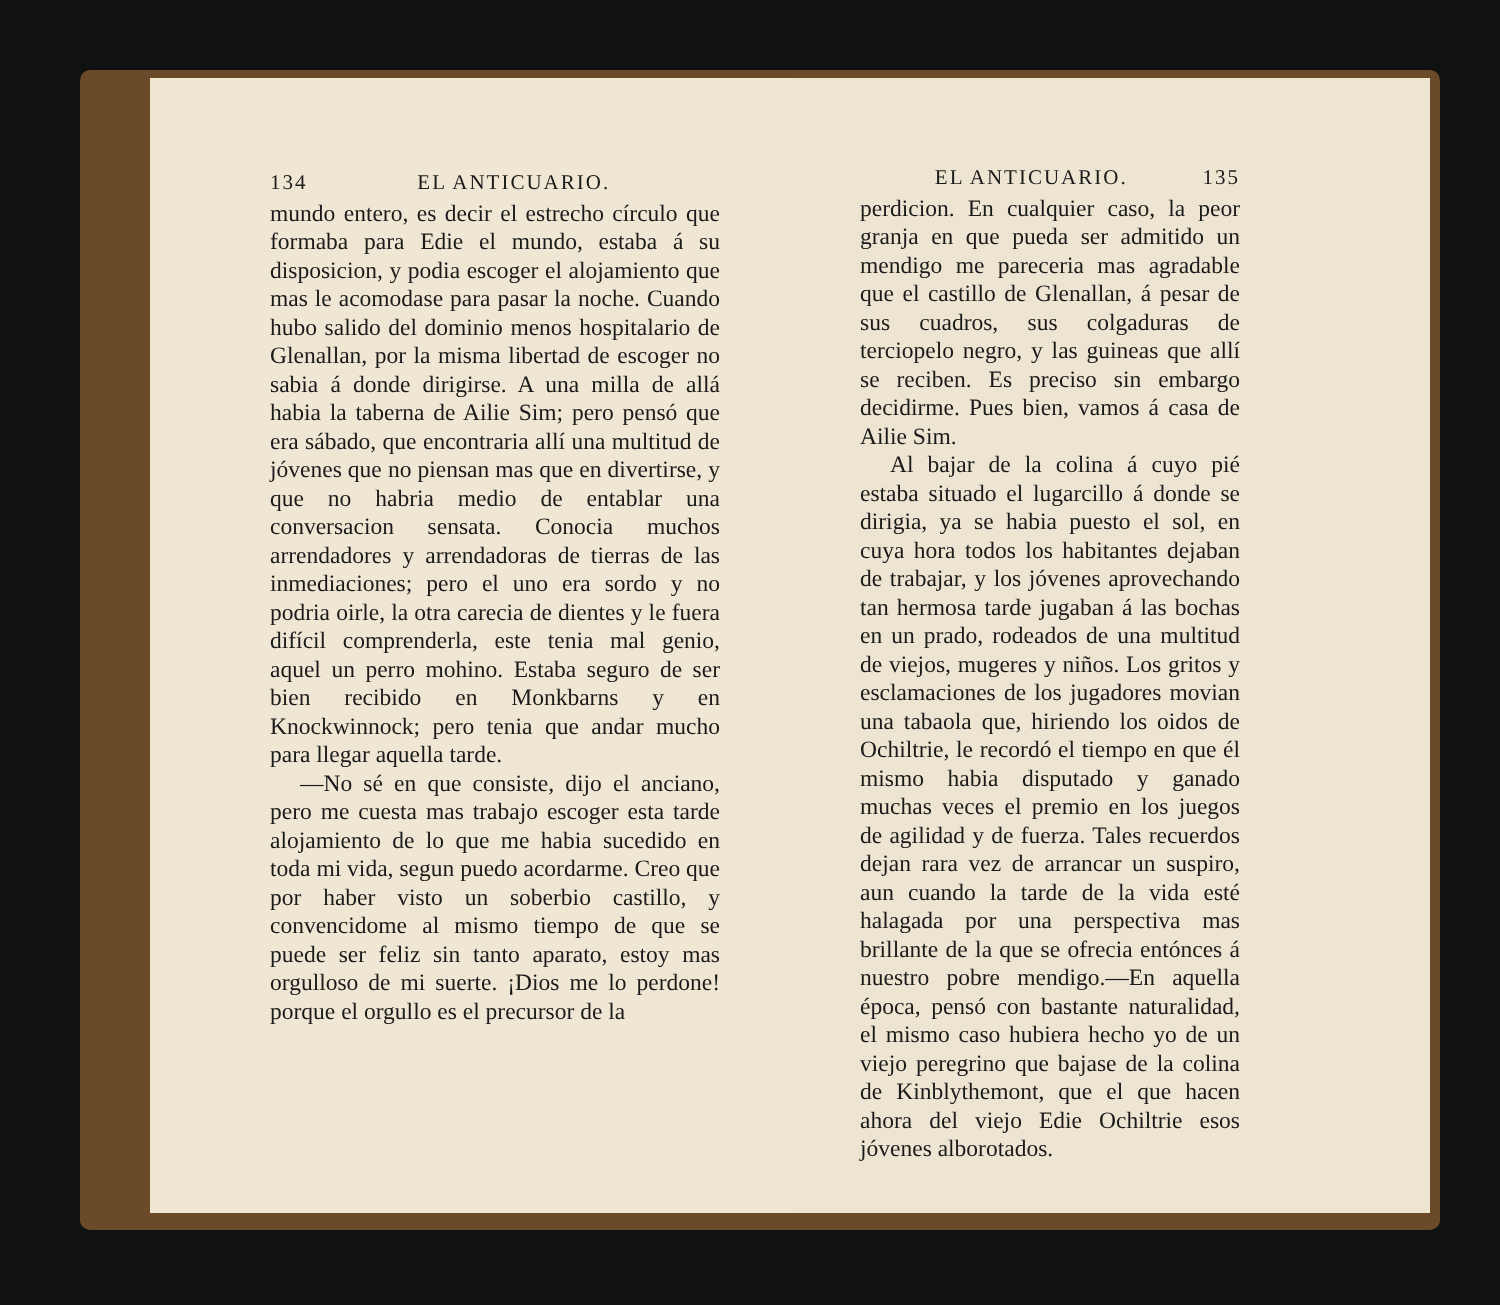134 EL ANTICUARIO.
mundo entero, es decir el estrecho círculo que formaba para Edie el mundo, estaba á su disposicion, y podia escoger el alojamiento que mas le acomodase para pasar la noche. Cuando hubo salido del dominio menos hospitalario de Glenallan, por la misma libertad de escoger no sabia á donde dirigirse. A una milla de allá habia la taberna de Ailie Sim; pero pensó que era sábado, que encontraria allí una multitud de jóvenes que no piensan mas que en divertirse, y que no habria medio de entablar una conversacion sensata. Conocia muchos arrendadores y arrendadoras de tierras de las inmediaciones; pero el uno era sordo y no podria oirle, la otra carecia de dientes y le fuera difícil comprenderla, este tenia mal genio, aquel un perro mohino. Estaba seguro de ser bien recibido en Monkbarns y en Knockwinnock; pero tenia que andar mucho para llegar aquella tarde.
—No sé en que consiste, dijo el anciano, pero me cuesta mas trabajo escoger esta tarde alojamiento de lo que me habia sucedido en toda mi vida, segun puedo acordarme. Creo que por haber visto un soberbio castillo, y convencidome al mismo tiempo de que se puede ser feliz sin tanto aparato, estoy mas orgulloso de mi suerte. ¡Dios me lo perdone! porque el orgullo es el precursor de la
EL ANTICUARIO. 135
perdicion. En cualquier caso, la peor granja en que pueda ser admitido un mendigo me pareceria mas agradable que el castillo de Glenallan, á pesar de sus cuadros, sus colgaduras de terciopelo negro, y las guineas que allí se reciben. Es preciso sin embargo decidirme. Pues bien, vamos á casa de Ailie Sim.
Al bajar de la colina á cuyo pié estaba situado el lugarcillo á donde se dirigia, ya se habia puesto el sol, en cuya hora todos los habitantes dejaban de trabajar, y los jóvenes aprovechando tan hermosa tarde jugaban á las bochas en un prado, rodeados de una multitud de viejos, mugeres y niños. Los gritos y esclamaciones de los jugadores movian una tabaola que, hiriendo los oidos de Ochiltrie, le recordó el tiempo en que él mismo habia disputado y ganado muchas veces el premio en los juegos de agilidad y de fuerza. Tales recuerdos dejan rara vez de arrancar un suspiro, aun cuando la tarde de la vida esté halagada por una perspectiva mas brillante de la que se ofrecia entónces á nuestro pobre mendigo.—En aquella época, pensó con bastante naturalidad, el mismo caso hubiera hecho yo de un viejo peregrino que bajase de la colina de Kinblythemont, que el que hacen ahora del viejo Edie Ochiltrie esos jóvenes alborotados.